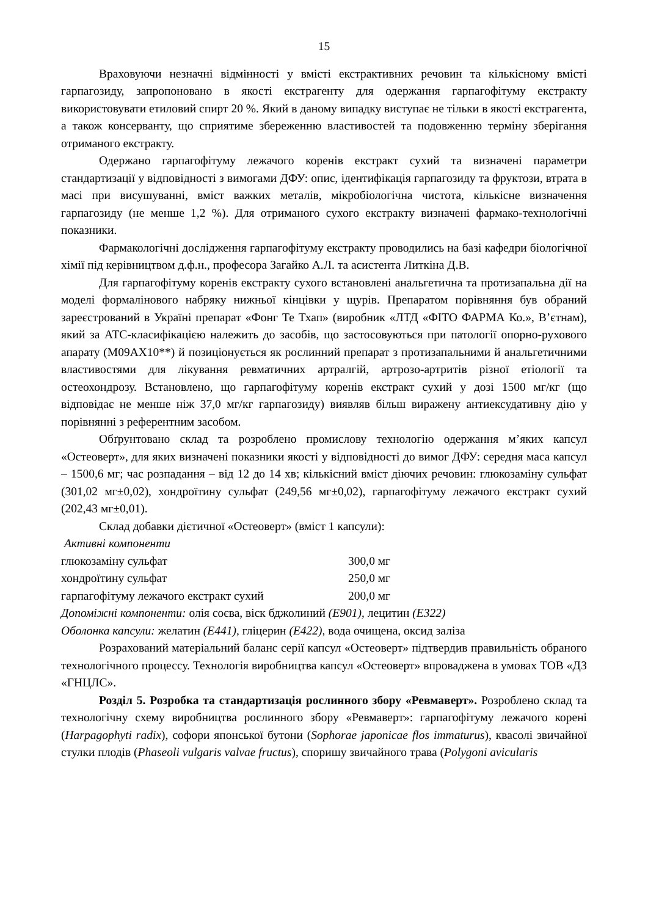15
Враховуючи незначні відмінності у вмісті екстрактивних речовин та кількісному вмісті гарпагозиду, запропоновано в якості екстрагенту для одержання гарпагофітуму екстракту використовувати етиловий спирт 20 %. Який в даному випадку виступає не тільки в якості екстрагента, а також консерванту, що сприятиме збереженню властивостей та подовженню терміну зберігання отриманого екстракту.
Одержано гарпагофітуму лежачого коренів екстракт сухий та визначені параметри стандартизації у відповідності з вимогами ДФУ: опис, ідентифікація гарпагозиду та фруктози, втрата в масі при висушуванні, вміст важких металів, мікробіологічна чистота, кількісне визначення гарпагозиду (не менше 1,2 %). Для отриманого сухого екстракту визначені фармако-технологічні показники.
Фармакологічні дослідження гарпагофітуму екстракту проводились на базі кафедри біологічної хімії під керівництвом д.ф.н., професора Загайко А.Л. та асистента Литкіна Д.В.
Для гарпагофітуму коренів екстракту сухого встановлені анальгетична та протизапальна дії на моделі формалінового набряку нижньої кінцівки у щурів. Препаратом порівняння був обраний зареєстрований в Україні препарат «Фонг Те Тхап» (виробник «ЛТД «ФІТО ФАРМА Ко.», В’єтнам), який за АТС-класифікацією належить до засобів, що застосовуються при патології опорно-рухового апарату (М09АХ10**) й позиціонується як рослинний препарат з протизапальними й анальгетичними властивостями для лікування ревматичних артралгій, артрозо-артритів різної етіології та остеохондрозу. Встановлено, що гарпагофітуму коренів екстракт сухий у дозі 1500 мг/кг (що відповідає не менше ніж 37,0 мг/кг гарпагозиду) виявляв більш виражену антиексудативну дію у порівнянні з референтним засобом.
Обґрунтовано склад та розроблено промислову технологію одержання м’яких капсул «Остеоверт», для яких визначені показники якості у відповідності до вимог ДФУ: середня маса капсул – 1500,6 мг; час розпадання – від 12 до 14 хв; кількісний вміст діючих речовин: глюкозаміну сульфат (301,02 мг±0,02), хондроїтину сульфат (249,56 мг±0,02), гарпагофітуму лежачого екстракт сухий (202,43 мг±0,01).
Склад добавки дієтичної «Остеоверт» (вміст 1 капсули):
Активні компоненти
глюкозаміну сульфат 300,0 мг
хондроїтину сульфат 250,0 мг
гарпагофітуму лежачого екстракт сухий 200,0 мг
Допоміжні компоненти: олія соєва, віск бджолиний (Е901), лецитин (Е322)
Оболонка капсули: желатин (Е441), гліцерин (Е422), вода очищена, оксид заліза
Розрахований матеріальний баланс серії капсул «Остеоверт» підтвердив правильність обраного технологічного процессу. Технологія виробництва капсул «Остеоверт» впроваджена в умовах ТОВ «ДЗ «ГНЦЛС».
Розділ 5. Розробка та стандартизація рослинного збору «Ревмаверт». Розроблено склад та технологічну схему виробництва рослинного збору «Ревмаверт»: гарпагофітуму лежачого корені (Harpagophyti radix), софори японської бутони (Sophorae japonicae flos immaturus), квасолі звичайної стулки плодів (Phaseoli vulgaris valvae fructus), споришу звичайного трава (Polygoni avicularis